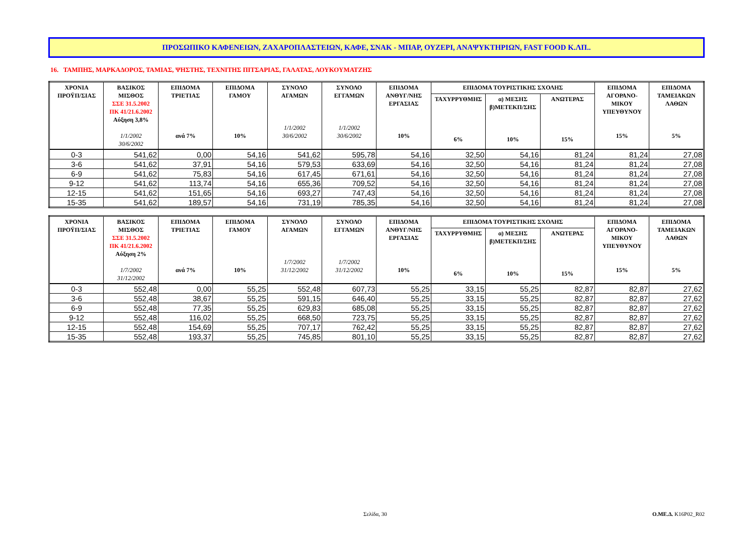ΠΡΟΣΩΠΙΚΟ ΚΑΦΕΝΕΙΩΝ, ΖΑΧΑΡΟΠΛΑΣΤΕΙΩΝ, ΚΑΦΕ, ΣΝΑΚ - ΜΠΑΡ, ΟΥΖΕΡΙ, ΑΝΑΨΥΚΤΗΡΙΩΝ, FAST FOOD Κ.ΛΠ..
16. ΤΑΜΠΗΣ, ΜΑΡΚΑΔΟΡΟΣ, ΤΑΜΙΑΣ, ΨΗΣΤΗΣ, ΤΕΧΝΙΤΗΣ ΠΙΤΣΑΡΙΑΣ, ΓΑΛΑΤΑΣ, ΛΟΥΚΟΥΜΑΤΖΗΣ
| ΧΡΟΝΙΑ ΠΡΟΫΠ/ΣΙΑΣ | ΒΑΣΙΚΟΣ ΜΙΣΘΟΣ ΣΣΕ 31.5.2002 ΠΚ 41/21.6.2002 Αύξηση 3,8% 1/1/2002 30/6/2002 | ΕΠΙΔΟΜΑ ΤΡΙΕΤΙΑΣ ανά 7% | ΕΠΙΔΟΜΑ ΓΑΜΟΥ 10% | ΣΥΝΟΛΟ ΑΓΑΜΩΝ 1/1/2002 30/6/2002 | ΣΥΝΟΛΟ ΕΓΓΑΜΩΝ 1/1/2002 30/6/2002 | ΕΠΙΔΟΜΑ ΑΝΘΥΓ/ΝΗΣ ΕΡΓΑΣΙΑΣ 10% | ΕΠΙΔΟΜΑ ΤΟΥΡΙΣΤΙΚΗΣ ΣΧΟΛΗΣ | | | ΕΠΙΔΟΜΑ ΑΓΟΡΑΝΟ- ΜΙΚΟΥ ΥΠΕΥΘΥΝΟΥ 15% | ΕΠΙΔΟΜΑ ΤΑΜΕΙΑΚΩΝ ΛΑΘΩΝ 5% |
| --- | --- | --- | --- | --- | --- | --- | --- | --- | --- | --- | --- |
| | | | | | | | ΤΑΧΥΡΡΥΘΜΗΣ 6% | α) ΜΕΣΗΣ β)ΜΕΤΕΚΠ/ΣΗΣ 10% | ΑΝΩΤΕΡΑΣ 15% | | |
| 0-3 | 541,62 | 0,00 | 54,16 | 541,62 | 595,78 | 54,16 | 32,50 | 54,16 | 81,24 | 81,24 | 27,08 |
| 3-6 | 541,62 | 37,91 | 54,16 | 579,53 | 633,69 | 54,16 | 32,50 | 54,16 | 81,24 | 81,24 | 27,08 |
| 6-9 | 541,62 | 75,83 | 54,16 | 617,45 | 671,61 | 54,16 | 32,50 | 54,16 | 81,24 | 81,24 | 27,08 |
| 9-12 | 541,62 | 113,74 | 54,16 | 655,36 | 709,52 | 54,16 | 32,50 | 54,16 | 81,24 | 81,24 | 27,08 |
| 12-15 | 541,62 | 151,65 | 54,16 | 693,27 | 747,43 | 54,16 | 32,50 | 54,16 | 81,24 | 81,24 | 27,08 |
| 15-35 | 541,62 | 189,57 | 54,16 | 731,19 | 785,35 | 54,16 | 32,50 | 54,16 | 81,24 | 81,24 | 27,08 |
| ΧΡΟΝΙΑ ΠΡΟΫΠ/ΣΙΑΣ | ΒΑΣΙΚΟΣ ΜΙΣΘΟΣ ΣΣΕ 31.5.2002 ΠΚ 41/21.6.2002 Αύξηση 2% 1/7/2002 31/12/2002 | ΕΠΙΔΟΜΑ ΤΡΙΕΤΙΑΣ ανά 7% | ΕΠΙΔΟΜΑ ΓΑΜΟΥ 10% | ΣΥΝΟΛΟ ΑΓΑΜΩΝ 1/7/2002 31/12/2002 | ΣΥΝΟΛΟ ΕΓΓΑΜΩΝ 1/7/2002 31/12/2002 | ΕΠΙΔΟΜΑ ΑΝΘΥΓ/ΝΗΣ ΕΡΓΑΣΙΑΣ 10% | ΕΠΙΔΟΜΑ ΤΟΥΡΙΣΤΙΚΗΣ ΣΧΟΛΗΣ | | | ΕΠΙΔΟΜΑ ΑΓΟΡΑΝΟ- ΜΙΚΟΥ ΥΠΕΥΘΥΝΟΥ 15% | ΕΠΙΔΟΜΑ ΤΑΜΕΙΑΚΩΝ ΛΑΘΩΝ 5% |
| --- | --- | --- | --- | --- | --- | --- | --- | --- | --- | --- | --- |
| | | | | | | | ΤΑΧΥΡΡΥΘΜΗΣ 6% | α) ΜΕΣΗΣ β)ΜΕΤΕΚΠ/ΣΗΣ 10% | ΑΝΩΤΕΡΑΣ 15% | | |
| 0-3 | 552,48 | 0,00 | 55,25 | 552,48 | 607,73 | 55,25 | 33,15 | 55,25 | 82,87 | 82,87 | 27,62 |
| 3-6 | 552,48 | 38,67 | 55,25 | 591,15 | 646,40 | 55,25 | 33,15 | 55,25 | 82,87 | 82,87 | 27,62 |
| 6-9 | 552,48 | 77,35 | 55,25 | 629,83 | 685,08 | 55,25 | 33,15 | 55,25 | 82,87 | 82,87 | 27,62 |
| 9-12 | 552,48 | 116,02 | 55,25 | 668,50 | 723,75 | 55,25 | 33,15 | 55,25 | 82,87 | 82,87 | 27,62 |
| 12-15 | 552,48 | 154,69 | 55,25 | 707,17 | 762,42 | 55,25 | 33,15 | 55,25 | 82,87 | 82,87 | 27,62 |
| 15-35 | 552,48 | 193,37 | 55,25 | 745,85 | 801,10 | 55,25 | 33,15 | 55,25 | 82,87 | 82,87 | 27,62 |
Σελίδα, 30 Ο.ΜΕ.Δ. K16P02_R02